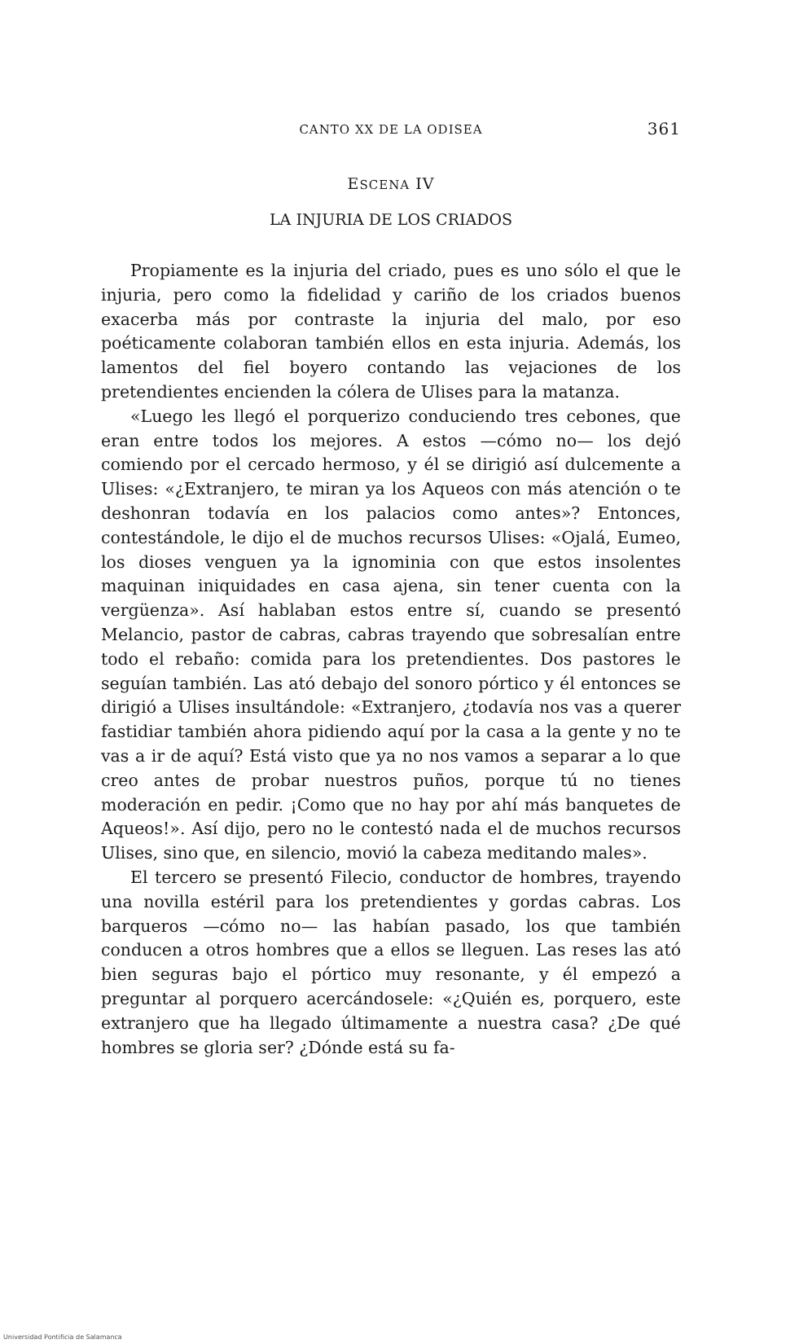CANTO XX DE LA ODISEA
361
ESCENA IV
LA INJURIA DE LOS CRIADOS
Propiamente es la injuria del criado, pues es uno sólo el que le injuria, pero como la fidelidad y cariño de los criados buenos exacerba más por contraste la injuria del malo, por eso poéticamente colaboran también ellos en esta injuria. Además, los lamentos del fiel boyero contando las vejaciones de los pretendientes encienden la cólera de Ulises para la matanza.
«Luego les llegó el porquerizo conduciendo tres cebones, que eran entre todos los mejores. A estos —cómo no— los dejó comiendo por el cercado hermoso, y él se dirigió así dulcemente a Ulises: «¿Extranjero, te miran ya los Aqueos con más atención o te deshonran todavía en los palacios como antes»? Entonces, contestándole, le dijo el de muchos recursos Ulises: «Ojalá, Eumeo, los dioses venguen ya la ignominia con que estos insolentes maquinan iniquidades en casa ajena, sin tener cuenta con la vergüenza». Así hablaban estos entre sí, cuando se presentó Melancio, pastor de cabras, cabras trayendo que sobresalían entre todo el rebaño: comida para los pretendientes. Dos pastores le seguían también. Las ató debajo del sonoro pórtico y él entonces se dirigió a Ulises insultándole: «Extranjero, ¿todavía nos vas a querer fastidiar también ahora pidiendo aquí por la casa a la gente y no te vas a ir de aquí? Está visto que ya no nos vamos a separar a lo que creo antes de probar nuestros puños, porque tú no tienes moderación en pedir. ¡Como que no hay por ahí más banquetes de Aqueos!». Así dijo, pero no le contestó nada el de muchos recursos Ulises, sino que, en silencio, movió la cabeza meditando males».
El tercero se presentó Filecio, conductor de hombres, trayendo una novilla estéril para los pretendientes y gordas cabras. Los barqueros —cómo no— las habían pasado, los que también conducen a otros hombres que a ellos se lleguen. Las reses las ató bien seguras bajo el pórtico muy resonante, y él empezó a preguntar al porquero acercándosele: «¿Quién es, porquero, este extranjero que ha llegado últimamente a nuestra casa? ¿De qué hombres se gloria ser? ¿Dónde está su fa-
Universidad Pontificia de Salamanca